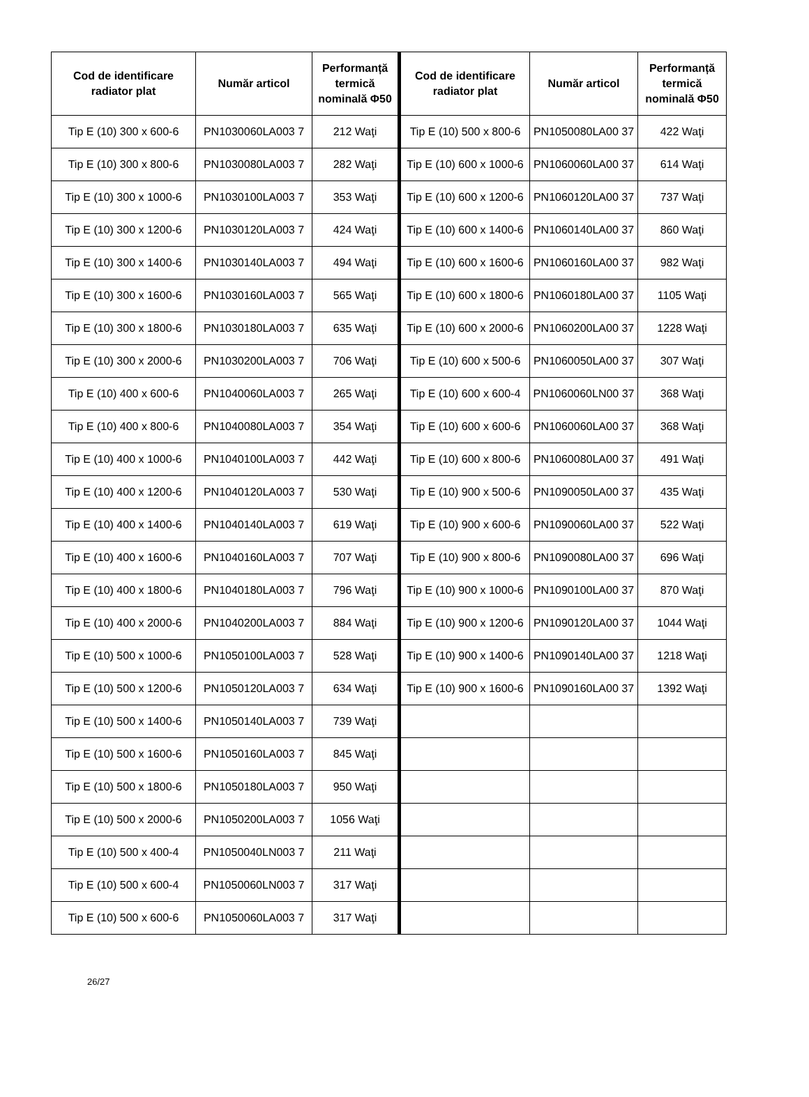| Cod de identificare radiator plat | Număr articol | Performanță termică nominală Φ50 | Cod de identificare radiator plat | Număr articol | Performanță termică nominală Φ50 |
| --- | --- | --- | --- | --- | --- |
| Tip E (10) 300 x 600-6 | PN1030060LA003 7 | 212 Waţi | Tip E (10) 500 x 800-6 | PN1050080LA00 37 | 422 Waţi |
| Tip E (10) 300 x 800-6 | PN1030080LA003 7 | 282 Waţi | Tip E (10) 600 x 1000-6 | PN1060060LA00 37 | 614 Waţi |
| Tip E (10) 300 x 1000-6 | PN1030100LA003 7 | 353 Waţi | Tip E (10) 600 x 1200-6 | PN1060120LA00 37 | 737 Waţi |
| Tip E (10) 300 x 1200-6 | PN1030120LA003 7 | 424 Waţi | Tip E (10) 600 x 1400-6 | PN1060140LA00 37 | 860 Waţi |
| Tip E (10) 300 x 1400-6 | PN1030140LA003 7 | 494 Waţi | Tip E (10) 600 x 1600-6 | PN1060160LA00 37 | 982 Waţi |
| Tip E (10) 300 x 1600-6 | PN1030160LA003 7 | 565 Waţi | Tip E (10) 600 x 1800-6 | PN1060180LA00 37 | 1105 Waţi |
| Tip E (10) 300 x 1800-6 | PN1030180LA003 7 | 635 Waţi | Tip E (10) 600 x 2000-6 | PN1060200LA00 37 | 1228 Waţi |
| Tip E (10) 300 x 2000-6 | PN1030200LA003 7 | 706 Waţi | Tip E (10) 600 x 500-6 | PN1060050LA00 37 | 307 Waţi |
| Tip E (10) 400 x 600-6 | PN1040060LA003 7 | 265 Waţi | Tip E (10) 600 x 600-4 | PN1060060LN00 37 | 368 Waţi |
| Tip E (10) 400 x 800-6 | PN1040080LA003 7 | 354 Waţi | Tip E (10) 600 x 600-6 | PN1060060LA00 37 | 368 Waţi |
| Tip E (10) 400 x 1000-6 | PN1040100LA003 7 | 442 Waţi | Tip E (10) 600 x 800-6 | PN1060080LA00 37 | 491 Waţi |
| Tip E (10) 400 x 1200-6 | PN1040120LA003 7 | 530 Waţi | Tip E (10) 900 x 500-6 | PN1090050LA00 37 | 435 Waţi |
| Tip E (10) 400 x 1400-6 | PN1040140LA003 7 | 619 Waţi | Tip E (10) 900 x 600-6 | PN1090060LA00 37 | 522 Waţi |
| Tip E (10) 400 x 1600-6 | PN1040160LA003 7 | 707 Waţi | Tip E (10) 900 x 800-6 | PN1090080LA00 37 | 696 Waţi |
| Tip E (10) 400 x 1800-6 | PN1040180LA003 7 | 796 Waţi | Tip E (10) 900 x 1000-6 | PN1090100LA00 37 | 870 Waţi |
| Tip E (10) 400 x 2000-6 | PN1040200LA003 7 | 884 Waţi | Tip E (10) 900 x 1200-6 | PN1090120LA00 37 | 1044 Waţi |
| Tip E (10) 500 x 1000-6 | PN1050100LA003 7 | 528 Waţi | Tip E (10) 900 x 1400-6 | PN1090140LA00 37 | 1218 Waţi |
| Tip E (10) 500 x 1200-6 | PN1050120LA003 7 | 634 Waţi | Tip E (10) 900 x 1600-6 | PN1090160LA00 37 | 1392 Waţi |
| Tip E (10) 500 x 1400-6 | PN1050140LA003 7 | 739 Waţi | | | |
| Tip E (10) 500 x 1600-6 | PN1050160LA003 7 | 845 Waţi | | | |
| Tip E (10) 500 x 1800-6 | PN1050180LA003 7 | 950 Waţi | | | |
| Tip E (10) 500 x 2000-6 | PN1050200LA003 7 | 1056 Waţi | | | |
| Tip E (10) 500 x 400-4 | PN1050040LN003 7 | 211 Waţi | | | |
| Tip E (10) 500 x 600-4 | PN1050060LN003 7 | 317 Waţi | | | |
| Tip E (10) 500 x 600-6 | PN1050060LA003 7 | 317 Waţi | | | |
26/27